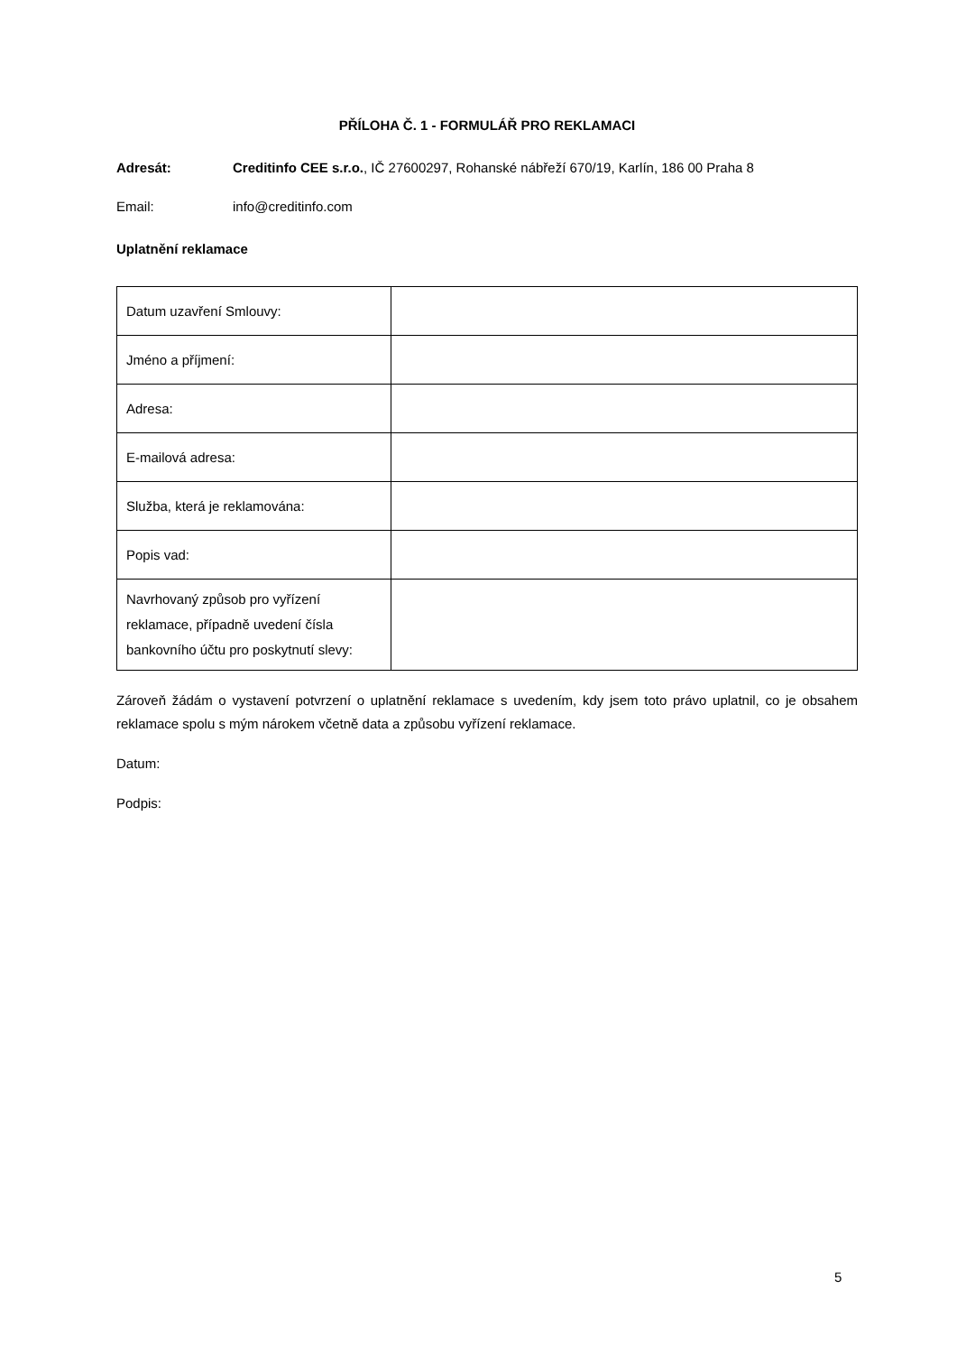PŘÍLOHA Č. 1 - FORMULÁŘ PRO REKLAMACI
Adresát: Creditinfo CEE s.r.o., IČ 27600297, Rohanské nábřeží 670/19, Karlín, 186 00 Praha 8
Email: info@creditinfo.com
Uplatnění reklamace
| Datum uzavření Smlouvy: | |
| Jméno a příjmení: | |
| Adresa: | |
| E-mailová adresa: | |
| Služba, která je reklamována: | |
| Popis vad: | |
| Navrhovaný způsob pro vyřízení reklamace, případně uvedení čísla bankovního účtu pro poskytnutí slevy: | |
Zároveň žádám o vystavení potvrzení o uplatnění reklamace s uvedením, kdy jsem toto právo uplatnil, co je obsahem reklamace spolu s mým nárokem včetně data a způsobu vyřízení reklamace.
Datum:
Podpis:
5